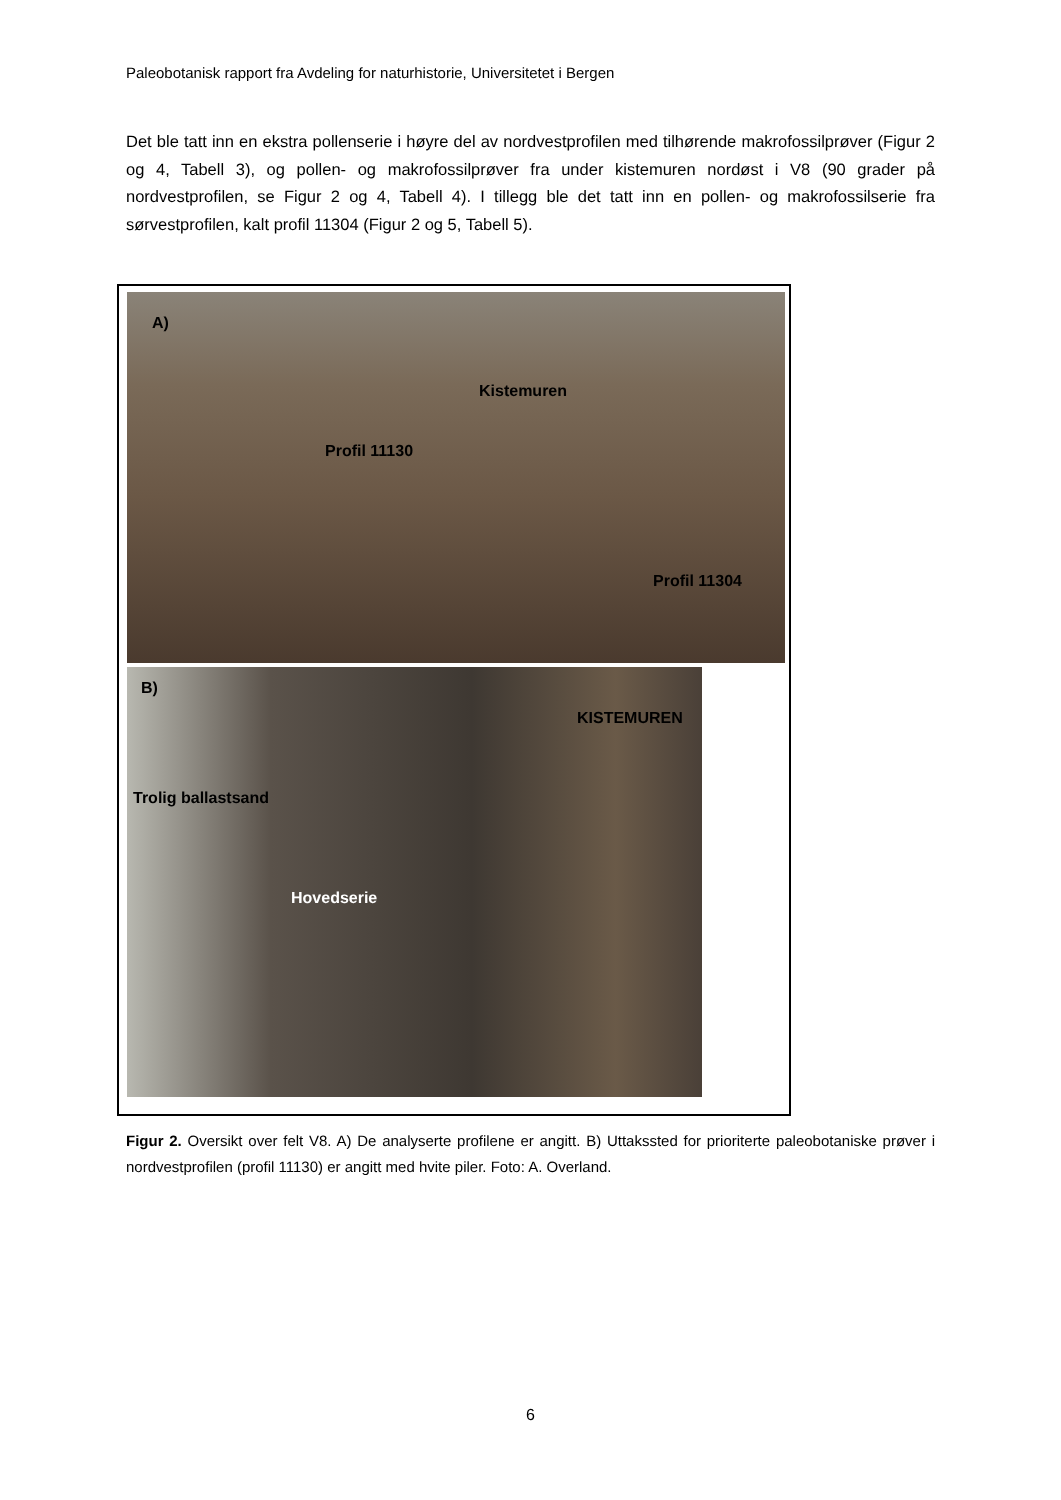Paleobotanisk rapport fra Avdeling for naturhistorie, Universitetet i Bergen
Det ble tatt inn en ekstra pollenserie i høyre del av nordvestprofilen med tilhørende makrofossilprøver (Figur 2 og 4, Tabell 3), og pollen- og makrofossilprøver fra under kistemuren nordøst i V8 (90 grader på nordvestprofilen, se Figur 2 og 4, Tabell 4). I tillegg ble det tatt inn en pollen- og makrofossilserie fra sørvestprofilen, kalt profil 11304 (Figur 2 og 5, Tabell 5).
A)
Kistemuren
Profil 11130
Profil 11304
B)
KISTEMUREN
Trolig ballastsand
Hovedserie
Figur 2. Oversikt over felt V8. A) De analyserte profilene er angitt. B) Uttakssted for prioriterte paleobotaniske prøver i nordvestprofilen (profil 11130) er angitt med hvite piler. Foto: A. Overland.
6